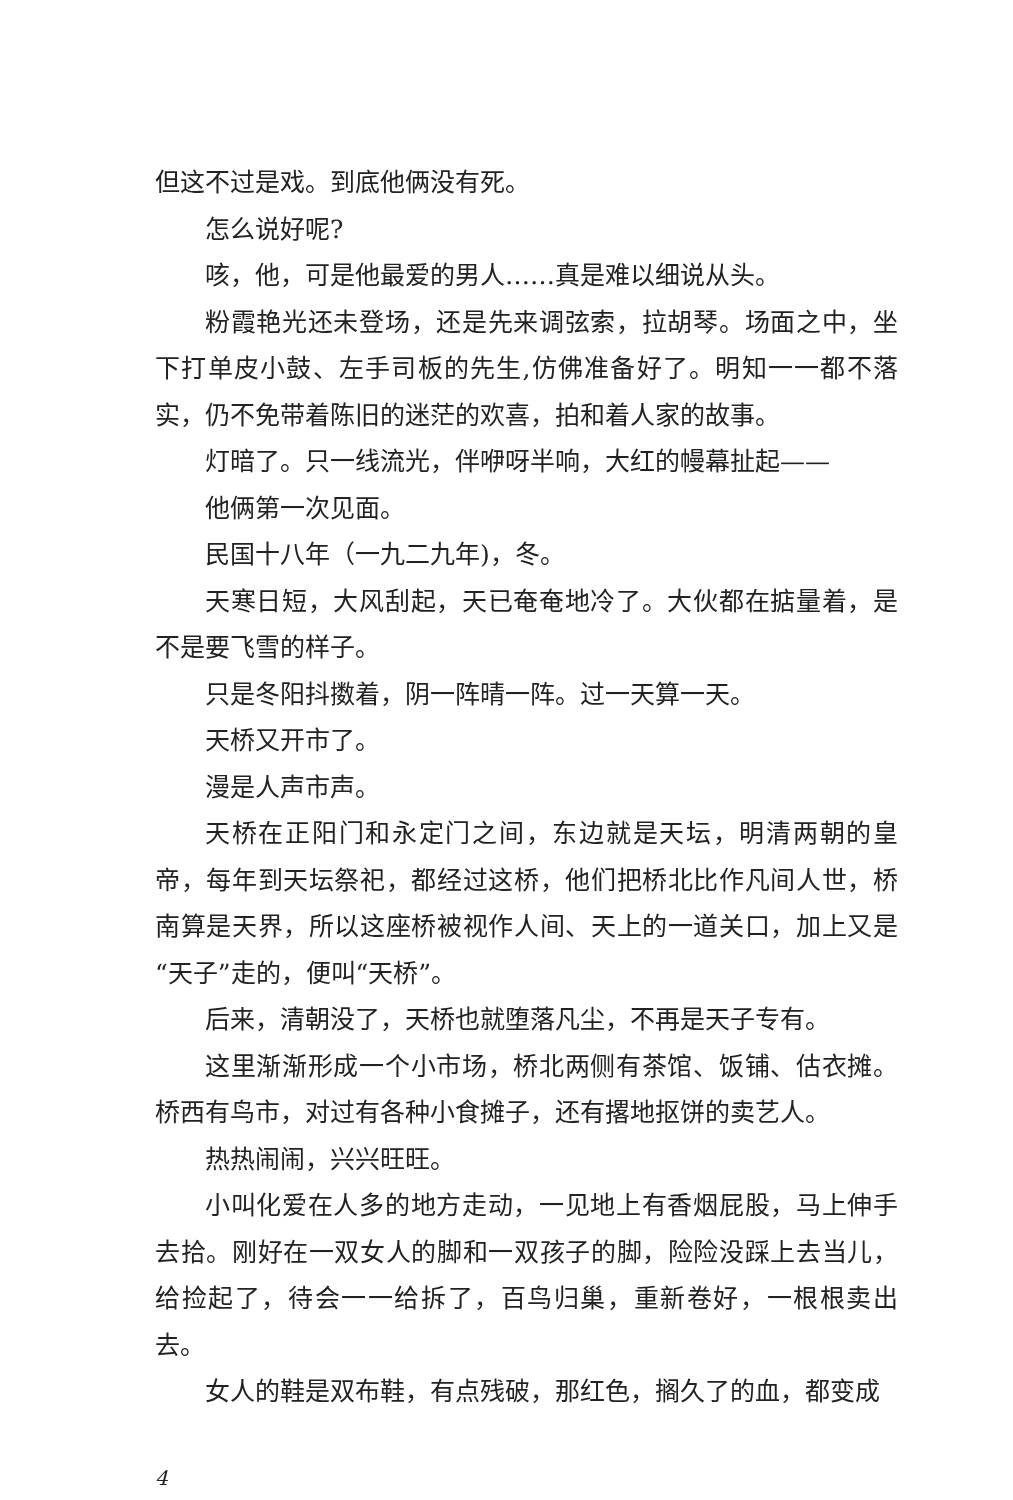但这不过是戏。到底他俩没有死。
怎么说好呢?
咳，他，可是他最爱的男人……真是难以细说从头。
粉霞艳光还未登场，还是先来调弦索，拉胡琴。场面之中，坐下打单皮小鼓、左手司板的先生,仿佛准备好了。明知一一都不落实，仍不免带着陈旧的迷茫的欢喜，拍和着人家的故事。
灯暗了。只一线流光，伴咿呀半响，大红的幔幕扯起——
他俩第一次见面。
民国十八年（一九二九年)，冬。
天寒日短，大风刮起，天已奄奄地冷了。大伙都在掂量着，是不是要飞雪的样子。
只是冬阳抖擞着，阴一阵晴一阵。过一天算一天。
天桥又开市了。
漫是人声市声。
天桥在正阳门和永定门之间，东边就是天坛，明清两朝的皇帝，每年到天坛祭祀，都经过这桥，他们把桥北比作凡间人世，桥南算是天界，所以这座桥被视作人间、天上的一道关口，加上又是“天子”走的，便叫“天桥”。
后来，清朝没了，天桥也就堕落凡尘，不再是天子专有。
这里渐渐形成一个小市场，桥北两侧有茶馆、饭铺、估衣摊。桥西有鸟市，对过有各种小食摊子，还有撂地抠饼的卖艺人。
热热闹闹，兴兴旺旺。
小叫化爱在人多的地方走动，一见地上有香烟屁股，马上伸手去拾。刚好在一双女人的脚和一双孩子的脚，险险没踩上去当儿，给捡起了，待会一一给拆了，百鸟归巢，重新卷好，一根根卖出去。
女人的鞋是双布鞋，有点残破，那红色，搁久了的血，都变成
4